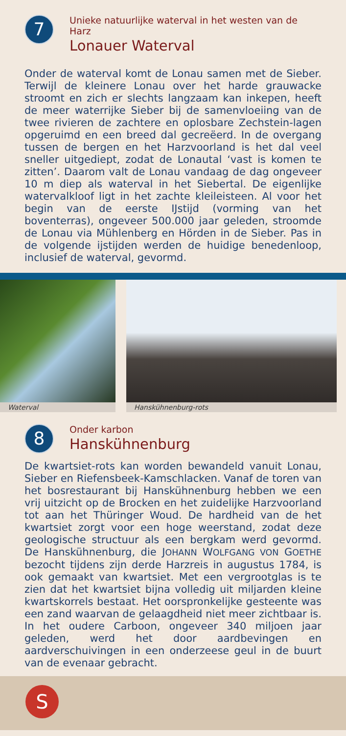7
Unieke natuurlijke waterval in het westen van de Harz
Lonauer Waterval
Onder de waterval komt de Lonau samen met de Sieber. Terwijl de kleinere Lonau over het harde grauwacke stroomt en zich er slechts langzaam kan inkepen, heeft de meer waterrijke Sieber bij de samenvloeiing van de twee rivieren de zachtere en oplosbare Zechstein-lagen opgeruimd en een breed dal gecreëerd. In de overgang tussen de bergen en het Harzvoorland is het dal veel sneller uitgediept, zodat de Lonautal ‘vast is komen te zitten’. Daarom valt de Lonau vandaag de dag ongeveer 10 m diep als waterval in het Siebertal. De eigenlijke watervalkloof ligt in het zachte kleileisteen. Al voor het begin van de eerste IJstijd (vorming van het boventerras), ongeveer 500.000 jaar geleden, stroomde de Lonau via Mühlenberg en Hörden in de Sieber. Pas in de volgende ijstijden werden de huidige benedenloop, inclusief de waterval, gevormd.
Waterval
Hanskühnenburg-rots
8
Onder karbon
Hanskühnenburg
De kwartsiet-rots kan worden bewandeld vanuit Lonau, Sieber en Riefensbeek-Kamschlacken. Vanaf de toren van het bosrestaurant bij Hanskühnenburg hebben we een vrij uitzicht op de Brocken en het zuidelijke Harzvoorland tot aan het Thüringer Woud. De hardheid van de het kwartsiet zorgt voor een hoge weerstand, zodat deze geologische structuur als een bergkam werd gevormd. De Hanskühnenburg, die JOHANN WOLFGANG VON GOETHE bezocht tijdens zijn derde Harzreis in augustus 1784, is ook gemaakt van kwartsiet. Met een vergrootglas is te zien dat het kwartsiet bijna volledig uit miljarden kleine kwartskorrels bestaat. Het oorspronkelijke gesteente was een zand waarvan de gelaagdheid niet meer zichtbaar is. In het oudere Carboon, ongeveer 340 miljoen jaar geleden, werd het door aardbevingen en aardverschuivingen in een onderzeese geul in de buurt van de evenaar gebracht.
S